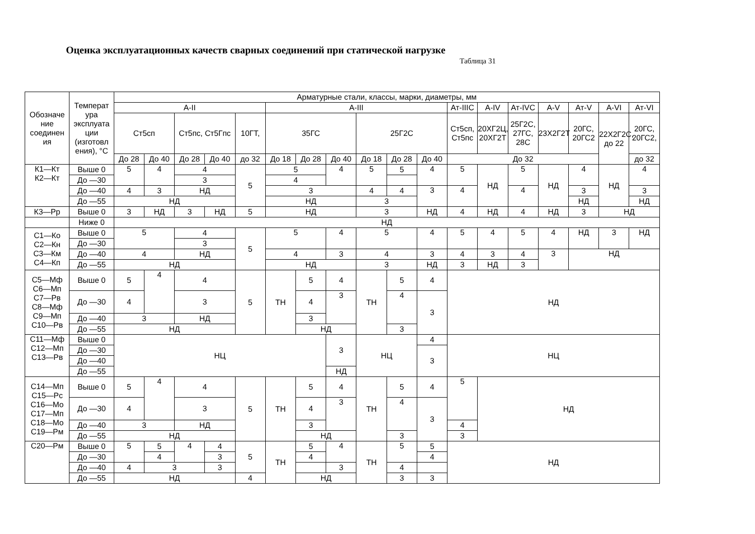Оценка эксплуатационных качеств сварных соединений при статической нагрузке
Таблица 31
| Обозначе ние соединен ия | Температ ура эксплуата ции (изготовл ения), °С | Арматурные стали, классы, марки, диаметры, мм | | | | | | | | | | | | | | | | | |
| --- | --- | --- | --- | --- | --- | --- | --- | --- | --- | --- | --- | --- | --- | --- | --- | --- | --- | --- | --- |
| | | А-II | | | | | А-III | | | | | | Ат-IIIС | А-IV | Ат-IVС | А-V | Ат-V | А-VI | Ат-VI |
| | | Ст5сп | | Ст5пс, Ст5Гпс | | 10ГТ, | 35ГС | | | 25Г2С | | | Ст5сп, Ст5пс | 20ХГ2Ц, 20ХГ2Т | 25Г2С, 27ГС, 28С | 23Х2Г2Т | 20ГС, 20ГС2 | 22Х2Г2С, до 22 | 20ГС, 20ГС2, |
| | | До 28 | До 40 | До 28 | До 40 | до 32 | До 18 | До 28 | До 40 | До 18 | До 28 | До 40 | До 32 | | | | | | до 32 |
| К1—Кт К2—Кт | Выше 0 | 5 | 4 | 4 | | 5 | 5 | | 4 | 5 | 5 | 4 | 5 | НД | 5 | НД | 4 | НД | 4 |
| | До —30 | | | 3 | | | 4 | | | | | | | | | | | | |
| | До —40 | 4 | 3 | НД | | | 3 | | | 4 | 4 | 3 | 4 | | 4 | | 3 | | 3 |
| | До —55 | НД | | | | | НД | | | 3 | | | | | | | НД | | НД |
| К3—Рр | Выше 0 | 3 | НД | 3 | НД | 5 | НД | | | 3 | | НД | 4 | НД | 4 | НД | 3 | НД | |
| | Ниже 0 | НД | | | | | | | | | | | | | | | | | |
| С1—Ко С2—Кн С3—Км С4—Кп | Выше 0 | 5 | | 4 | | 5 | 5 | | 4 | 5 | | 4 | 5 | 4 | 5 | 4 | НД | 3 | НД |
| | До —30 | | | 3 | | | | | | | | | | | | | | | |
| | До —40 | 4 | | НД | | | 4 | | 3 | 4 | | 3 | 4 | 3 | 4 | 3 | НД | | |
| | До —55 | НД | | | | | НД | | | 3 | | НД | 3 | НД | 3 | | | | |
| С5—Мф С6—Мп С7—Рв С8—Мф С9—Мп С10—Рв | Выше 0 | 5 | 4 | 4 | | 5 | ТН | 5 | 4 | ТН | 5 | 4 | НД | | | | | | |
| | До —30 | 4 | | 3 | | | | 4 | 3 | | 4 | 3 | | | | | | | |
| | До —40 | 3 | | НД | | | | 3 | | | | | | | | | | | |
| | До —55 | НД | | | | | | НД | | | 3 | | | | | | | | |
| С11—Мф С12—Мп С13—Рв | Выше 0 | НЦ | | | | | | | 3 | НЦ | | 4 | НЦ | | | | | | |
| | До —30 | | | | | | | | | | | 3 | | | | | | | |
| | До —40 | | | | | | | | | | | | | | | | | | |
| | До —55 | | | | | | | | НД | | | | | | | | | | |
| С14—Мп С15—Рс С16—Мо С17—Мп С18—Мо С19—Рм | Выше 0 | 5 | 4 | 4 | | 5 | ТН | 5 | 4 | ТН | 5 | 4 | 5 | НД | | | | | |
| | До —30 | 4 | | 3 | | | | 4 | 3 | | 4 | 3 | | | | | | | |
| | До —40 | 3 | | НД | | | | 3 | | | | | 4 | | | | | | |
| | До —55 | НД | | | | | | НД | | | 3 | | 3 | | | | | | |
| С20—Рм | Выше 0 | 5 | 5 | 4 | 4 | 5 | ТН | 5 | 4 | ТН | 5 | 5 | НД | | | | | | |
| | До —30 | | 4 | | 3 | | | 4 | | | | 4 | | | | | | | |
| | До —40 | 4 | 3 | | 3 | | | | 3 | | 4 | | | | | | | | |
| | До —55 | НД | | | | 4 | | НД | | | 3 | 3 | | | | | | | |